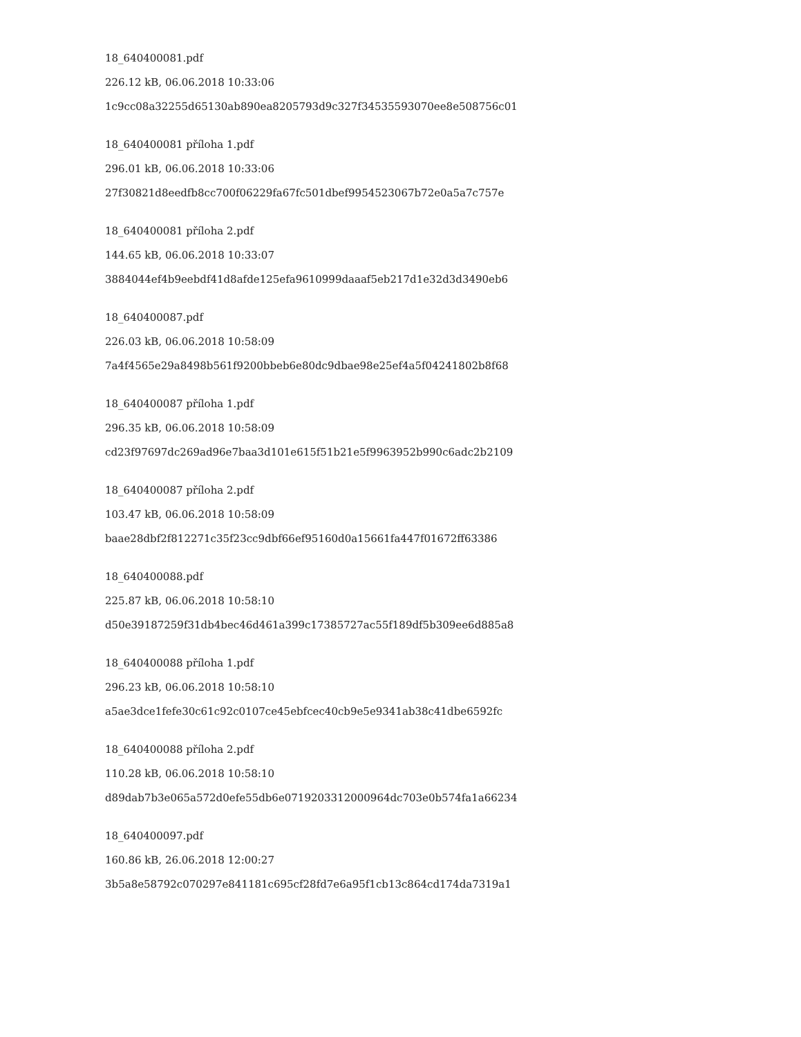18_640400081.pdf
226.12 kB, 06.06.2018 10:33:06
1c9cc08a32255d65130ab890ea8205793d9c327f34535593070ee8e508756c01
18_640400081 příloha 1.pdf
296.01 kB, 06.06.2018 10:33:06
27f30821d8eedfb8cc700f06229fa67fc501dbef9954523067b72e0a5a7c757e
18_640400081 příloha 2.pdf
144.65 kB, 06.06.2018 10:33:07
3884044ef4b9eebdf41d8afde125efa9610999daaaf5eb217d1e32d3d3490eb6
18_640400087.pdf
226.03 kB, 06.06.2018 10:58:09
7a4f4565e29a8498b561f9200bbeb6e80dc9dbae98e25ef4a5f04241802b8f68
18_640400087 příloha 1.pdf
296.35 kB, 06.06.2018 10:58:09
cd23f97697dc269ad96e7baa3d101e615f51b21e5f9963952b990c6adc2b2109
18_640400087 příloha 2.pdf
103.47 kB, 06.06.2018 10:58:09
baae28dbf2f812271c35f23cc9dbf66ef95160d0a15661fa447f01672ff63386
18_640400088.pdf
225.87 kB, 06.06.2018 10:58:10
d50e39187259f31db4bec46d461a399c17385727ac55f189df5b309ee6d885a8
18_640400088 příloha 1.pdf
296.23 kB, 06.06.2018 10:58:10
a5ae3dce1fefe30c61c92c0107ce45ebfcec40cb9e5e9341ab38c41dbe6592fc
18_640400088 příloha 2.pdf
110.28 kB, 06.06.2018 10:58:10
d89dab7b3e065a572d0efe55db6e0719203312000964dc703e0b574fa1a66234
18_640400097.pdf
160.86 kB, 26.06.2018 12:00:27
3b5a8e58792c070297e841181c695cf28fd7e6a95f1cb13c864cd174da7319a1